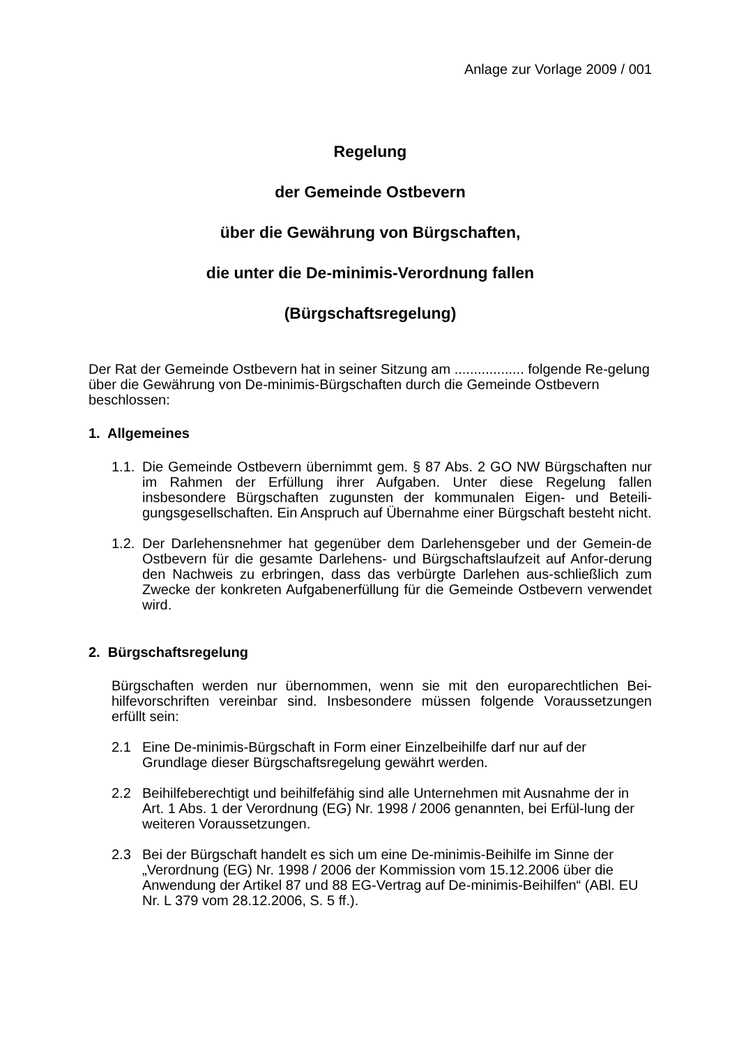Anlage zur Vorlage 2009 / 001
Regelung
der Gemeinde Ostbevern
über die Gewährung von Bürgschaften,
die unter die De-minimis-Verordnung fallen
(Bürgschaftsregelung)
Der Rat der Gemeinde Ostbevern hat in seiner Sitzung am .................. folgende Re-gelung über die Gewährung von De-minimis-Bürgschaften durch die Gemeinde Ostbevern beschlossen:
1. Allgemeines
1.1. Die Gemeinde Ostbevern übernimmt gem. § 87 Abs. 2 GO NW Bürgschaften nur im Rahmen der Erfüllung ihrer Aufgaben. Unter diese Regelung fallen insbesondere Bürgschaften zugunsten der kommunalen Eigen- und Beteili-gungsgesellschaften. Ein Anspruch auf Übernahme einer Bürgschaft besteht nicht.
1.2. Der Darlehensnehmer hat gegenüber dem Darlehensgeber und der Gemein-de Ostbevern für die gesamte Darlehens- und Bürgschaftslaufzeit auf Anfor-derung den Nachweis zu erbringen, dass das verbürgte Darlehen aus-schließlich zum Zwecke der konkreten Aufgabenerfüllung für die Gemeinde Ostbevern verwendet wird.
2. Bürgschaftsregelung
Bürgschaften werden nur übernommen, wenn sie mit den europarechtlichen Bei-hilfevorschriften vereinbar sind. Insbesondere müssen folgende Voraussetzungen erfüllt sein:
2.1 Eine De-minimis-Bürgschaft in Form einer Einzelbeihilfe darf nur auf der Grundlage dieser Bürgschaftsregelung gewährt werden.
2.2 Beihilfeberechtigt und beihilfefähig sind alle Unternehmen mit Ausnahme der in Art. 1 Abs. 1 der Verordnung (EG) Nr. 1998 / 2006 genannten, bei Erfül-lung der weiteren Voraussetzungen.
2.3 Bei der Bürgschaft handelt es sich um eine De-minimis-Beihilfe im Sinne der „Verordnung (EG) Nr. 1998 / 2006 der Kommission vom 15.12.2006 über die Anwendung der Artikel 87 und 88 EG-Vertrag auf De-minimis-Beihilfen“ (ABl. EU Nr. L 379 vom 28.12.2006, S. 5 ff.).